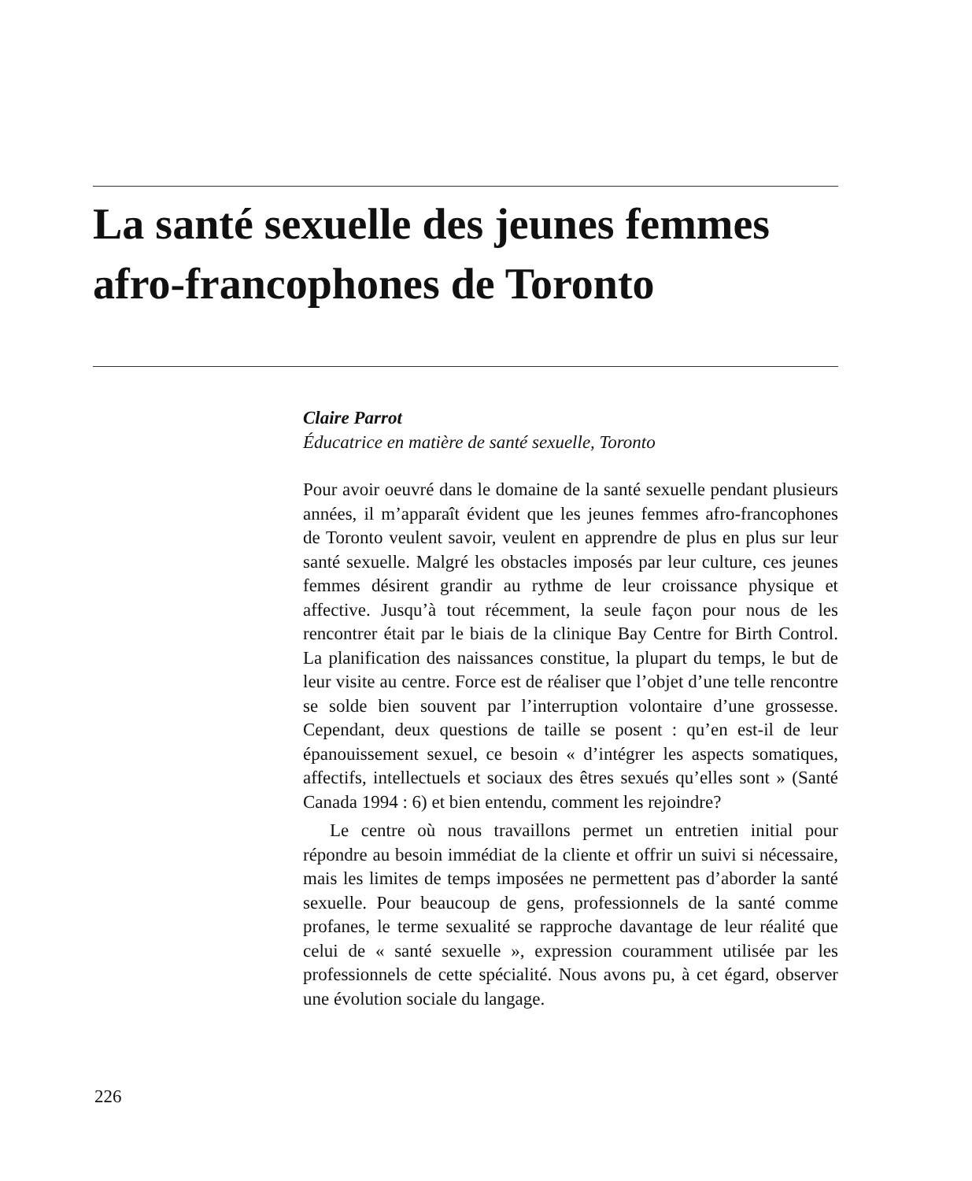La santé sexuelle des jeunes femmes afro-francophones de Toronto
Claire Parrot
Éducatrice en matière de santé sexuelle, Toronto
Pour avoir oeuvré dans le domaine de la santé sexuelle pendant plusieurs années, il m’apparaît évident que les jeunes femmes afro-francophones de Toronto veulent savoir, veulent en apprendre de plus en plus sur leur santé sexuelle. Malgré les obstacles imposés par leur culture, ces jeunes femmes désirent grandir au rythme de leur croissance physique et affective. Jusqu’à tout récemment, la seule façon pour nous de les rencontrer était par le biais de la clinique Bay Centre for Birth Control. La planification des naissances constitue, la plupart du temps, le but de leur visite au centre. Force est de réaliser que l’objet d’une telle rencontre se solde bien souvent par l’interruption volontaire d’une grossesse. Cependant, deux questions de taille se posent : qu’en est-il de leur épanouissement sexuel, ce besoin « d’intégrer les aspects somatiques, affectifs, intellectuels et sociaux des êtres sexués qu’elles sont » (Santé Canada 1994 : 6) et bien entendu, comment les rejoindre?
Le centre où nous travaillons permet un entretien initial pour répondre au besoin immédiat de la cliente et offrir un suivi si nécessaire, mais les limites de temps imposées ne permettent pas d’aborder la santé sexuelle. Pour beaucoup de gens, professionnels de la santé comme profanes, le terme sexualité se rapproche davantage de leur réalité que celui de « santé sexuelle », expression couramment utilisée par les professionnels de cette spécialité. Nous avons pu, à cet égard, observer une évolution sociale du langage.
226